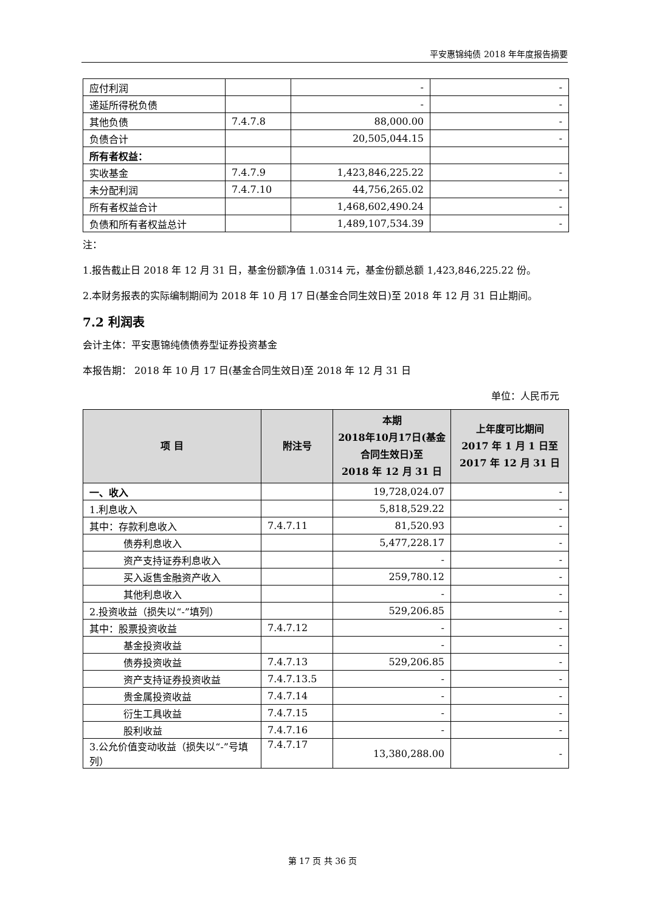平安惠锦纯债 2018 年年度报告摘要
| 应付利润 | | - | - |
| 递延所得税负债 | | - | - |
| 其他负债 | 7.4.7.8 | 88,000.00 | - |
| 负债合计 | | 20,505,044.15 | - |
| 所有者权益： | | | |
| 实收基金 | 7.4.7.9 | 1,423,846,225.22 | - |
| 未分配利润 | 7.4.7.10 | 44,756,265.02 | - |
| 所有者权益合计 | | 1,468,602,490.24 | - |
| 负债和所有者权益总计 | | 1,489,107,534.39 | - |
注：
1.报告截止日 2018 年 12 月 31 日，基金份额净值 1.0314 元，基金份额总额 1,423,846,225.22 份。
2.本财务报表的实际编制期间为 2018 年 10 月 17 日(基金合同生效日)至 2018 年 12 月 31 日止期间。
7.2 利润表
会计主体：平安惠锦纯债债券型证券投资基金
本报告期： 2018 年 10 月 17 日(基金合同生效日)至 2018 年 12 月 31 日
单位：人民币元
| 项 目 | 附注号 | 本期 2018年10月17日(基金合同生效日)至 2018 年 12 月 31 日 | 上年度可比期间 2017 年 1 月 1 日至 2017 年 12 月 31 日 |
| --- | --- | --- | --- |
| 一、收入 | | 19,728,024.07 | - |
| 1.利息收入 | | 5,818,529.22 | - |
| 其中：存款利息收入 | 7.4.7.11 | 81,520.93 | - |
| 债券利息收入 | | 5,477,228.17 | - |
| 资产支持证券利息收入 | | - | - |
| 买入返售金融资产收入 | | 259,780.12 | - |
| 其他利息收入 | | - | - |
| 2.投资收益（损失以“-”填列） | | 529,206.85 | - |
| 其中：股票投资收益 | 7.4.7.12 | - | - |
| 基金投资收益 | | - | - |
| 债券投资收益 | 7.4.7.13 | 529,206.85 | - |
| 资产支持证券投资收益 | 7.4.7.13.5 | - | - |
| 贵金属投资收益 | 7.4.7.14 | - | - |
| 衍生工具收益 | 7.4.7.15 | - | - |
| 股利收益 | 7.4.7.16 | - | - |
| 3.公允价值变动收益（损失以“-”号填列） | 7.4.7.17 | 13,380,288.00 | - |
第 17 页 共 36 页